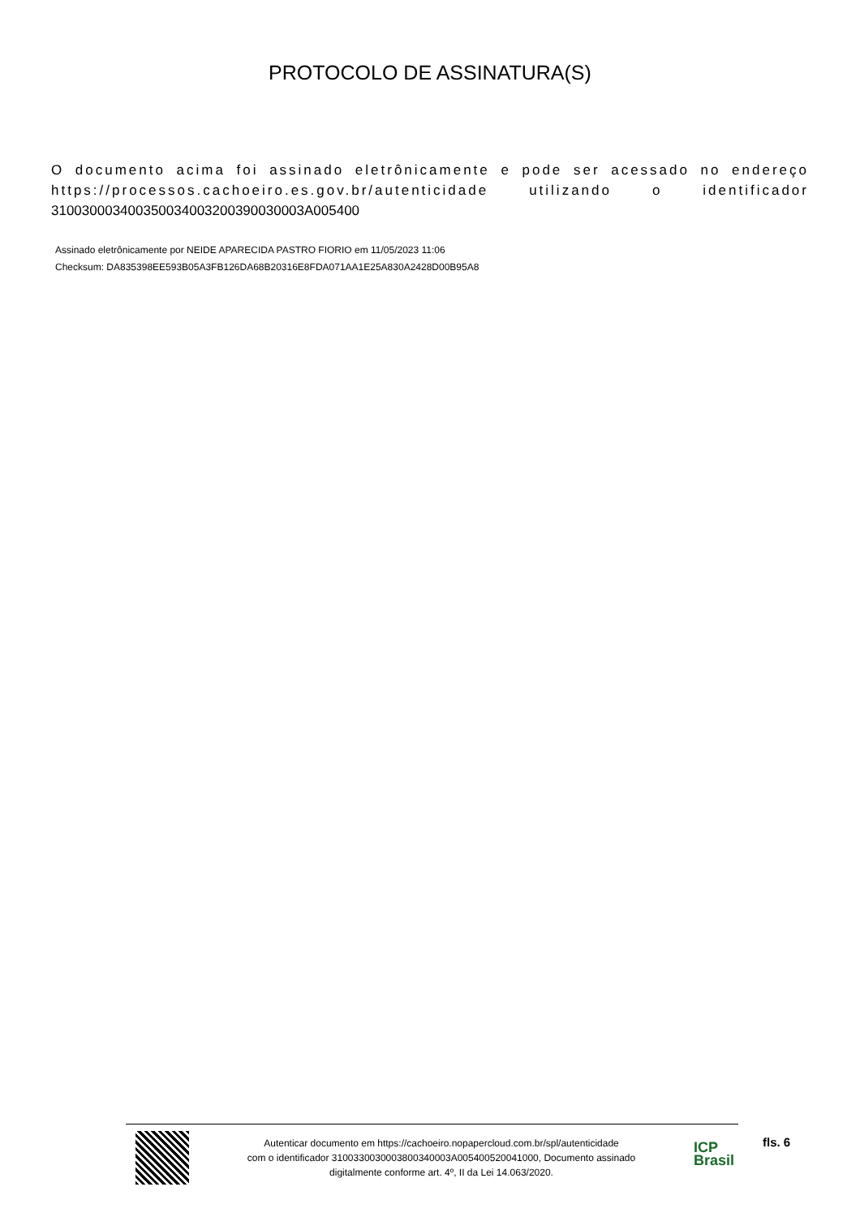PROTOCOLO DE ASSINATURA(S)
O documento acima foi assinado eletrônicamente e pode ser acessado no endereço https://processos.cachoeiro.es.gov.br/autenticidade utilizando o identificador 310030003400350034003200390030003A005400
Assinado eletrônicamente por NEIDE APARECIDA PASTRO FIORIO em 11/05/2023 11:06
Checksum: DA835398EE593B05A3FB126DA68B20316E8FDA071AA1E25A830A2428D00B95A8
Autenticar documento em https://cachoeiro.nopapercloud.com.br/spl/autenticidade
com o identificador 3100330030003800340003A005400520041000, Documento assinado
digitalmente conforme art. 4º, II da Lei 14.063/2020.
ICP
Brasil
fls. 6